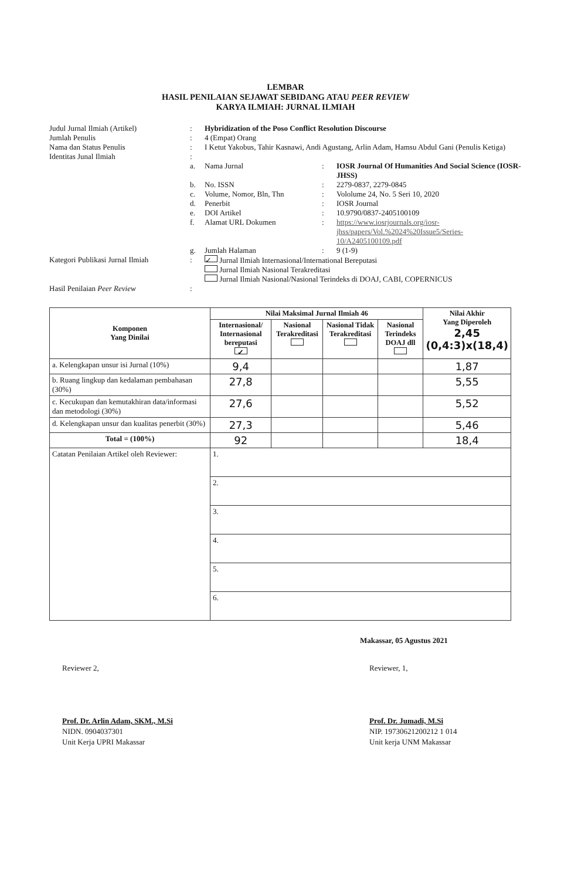LEMBAR
HASIL PENILAIAN SEJAWAT SEBIDANG ATAU PEER REVIEW
KARYA ILMIAH: JURNAL ILMIAH
| Judul Jurnal Ilmiah (Artikel) | : | Hybridization of the Poso Conflict Resolution Discourse | | |
| Jumlah Penulis | : | 4 (Empat) Orang | | |
| Nama dan Status Penulis | : | I Ketut Yakobus, Tahir Kasnawi, Andi Agustang, Arlin Adam, Hamsu Abdul Gani (Penulis Ketiga) | | |
| Identitas Junal Ilmiah | : | | | |
| | a. | Nama Jurnal | : | IOSR Journal Of Humanities And Social Science (IOSR-JHSS) |
| | b. | No. ISSN | : | 2279-0837, 2279-0845 |
| | c. | Volume, Nomor, Bln, Thn | : | Vololume 24, No. 5 Seri 10, 2020 |
| | d. | Penerbit | : | IOSR Journal |
| | e. | DOI Artikel | : | 10.9790/0837-2405100109 |
| | f. | Alamat URL Dokumen | : | https://www.iosrjournals.org/iosr-jhss/papers/Vol.%2024%20Issue5/Series-10/A2405100109.pdf |
| | g. | Jumlah Halaman | : | 9 (1-9) |
| Kategori Publikasi Jurnal Ilmiah | : | ✓ Jurnal Ilmiah Internasional/International Bereputasi Jurnal Ilmiah Nasional Terakreditasi Jurnal Ilmiah Nasional/Nasional Terindeks di DOAJ, CABI, COPERNICUS | | |
| Hasil Penilaian Peer Review | : | | | |
| Komponen Yang Dinilai | Nilai Maksimal Jurnal Ilmiah 46 | | | | Nilai Akhir Yang Diperoleh 2,45 (0,4:3)x(18,4) |
| --- | --- | --- | --- | --- | --- |
| | Internasional/ Internasional bereputasi ✓ | Nasional Terakreditasi | Nasional Tidak Terakreditasi | Nasional Terindeks DOAJ dll | |
| a. Kelengkapan unsur isi Jurnal (10%) | 9,4 | | | | 1,87 |
| b. Ruang lingkup dan kedalaman pembahasan (30%) | 27,8 | | | | 5,55 |
| c. Kecukupan dan kemutakhiran data/informasi dan metodologi (30%) | 27,6 | | | | 5,52 |
| d. Kelengkapan unsur dan kualitas penerbit (30%) | 27,3 | | | | 5,46 |
| Total = (100%) | 92 | | | | 18,4 |
| Catatan Penilaian Artikel oleh Reviewer: | 1. | | | | |
| | 2. | | | | |
| | 3. | | | | |
| | 4. | | | | |
| | 5. | | | | |
| | 6. | | | | |
Makassar, 05 Agustus 2021
Reviewer 2,
Prof. Dr. Arlin Adam, SKM., M.Si
NIDN. 0904037301
Unit Kerja UPRI Makassar
Reviewer, 1,
Prof. Dr. Jumadi, M.Si
NIP. 19730621200212 1 014
Unit kerja UNM Makassar